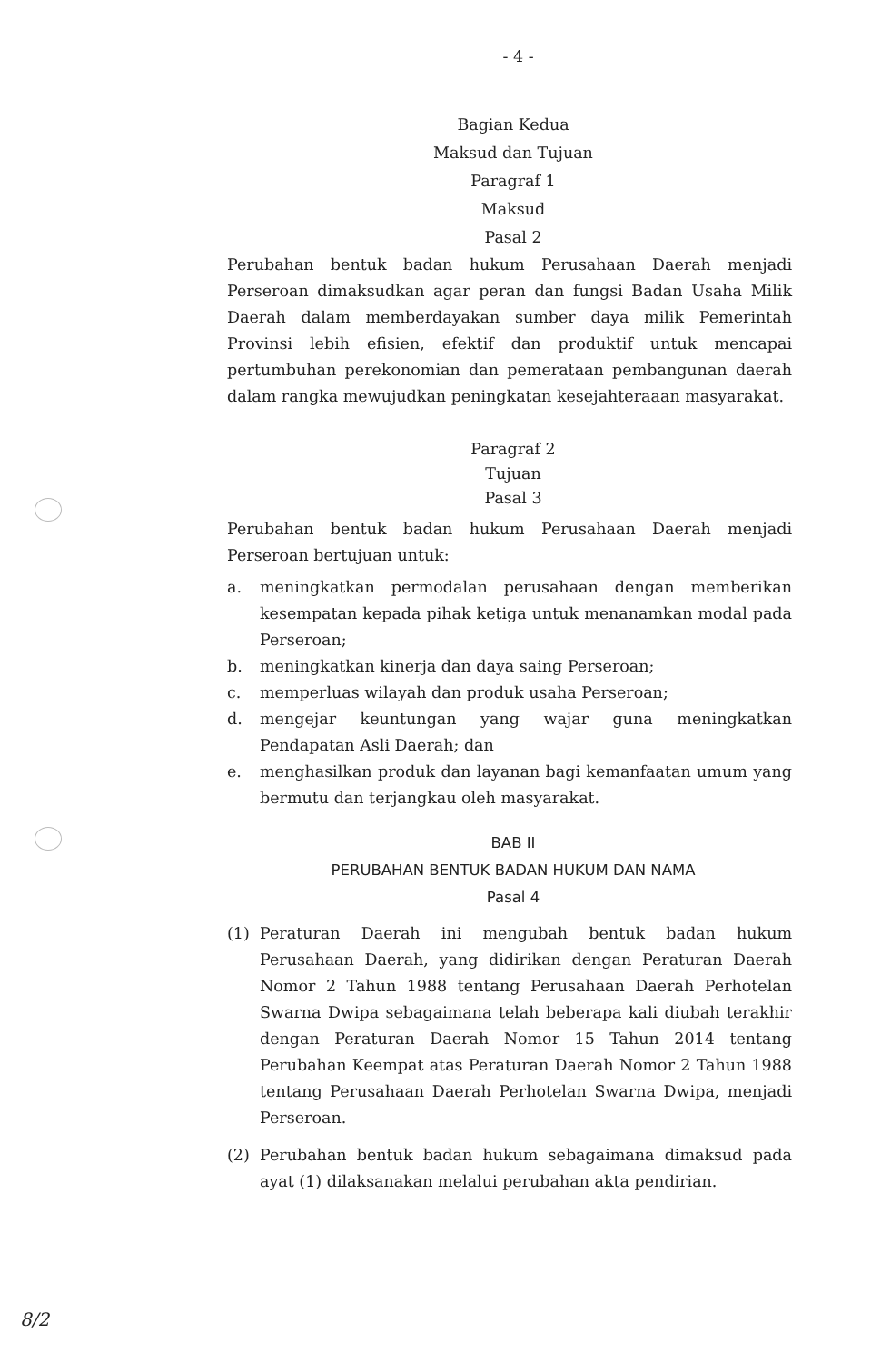- 4 -
Bagian Kedua
Maksud dan Tujuan
Paragraf 1
Maksud
Pasal 2
Perubahan bentuk badan hukum Perusahaan Daerah menjadi Perseroan dimaksudkan agar peran dan fungsi Badan Usaha Milik Daerah dalam memberdayakan sumber daya milik Pemerintah Provinsi lebih efisien, efektif dan produktif untuk mencapai pertumbuhan perekonomian dan pemerataan pembangunan daerah dalam rangka mewujudkan peningkatan kesejahteraaan masyarakat.
Paragraf 2
Tujuan
Pasal 3
Perubahan bentuk badan hukum Perusahaan Daerah menjadi Perseroan bertujuan untuk:
a. meningkatkan permodalan perusahaan dengan memberikan kesempatan kepada pihak ketiga untuk menanamkan modal pada Perseroan;
b. meningkatkan kinerja dan daya saing Perseroan;
c. memperluas wilayah dan produk usaha Perseroan;
d. mengejar keuntungan yang wajar guna meningkatkan Pendapatan Asli Daerah; dan
e. menghasilkan produk dan layanan bagi kemanfaatan umum yang bermutu dan terjangkau oleh masyarakat.
BAB II
PERUBAHAN BENTUK BADAN HUKUM DAN NAMA
Pasal 4
(1) Peraturan Daerah ini mengubah bentuk badan hukum Perusahaan Daerah, yang didirikan dengan Peraturan Daerah Nomor 2 Tahun 1988 tentang Perusahaan Daerah Perhotelan Swarna Dwipa sebagaimana telah beberapa kali diubah terakhir dengan Peraturan Daerah Nomor 15 Tahun 2014 tentang Perubahan Keempat atas Peraturan Daerah Nomor 2 Tahun 1988 tentang Perusahaan Daerah Perhotelan Swarna Dwipa, menjadi Perseroan.
(2) Perubahan bentuk badan hukum sebagaimana dimaksud pada ayat (1) dilaksanakan melalui perubahan akta pendirian.
8/2